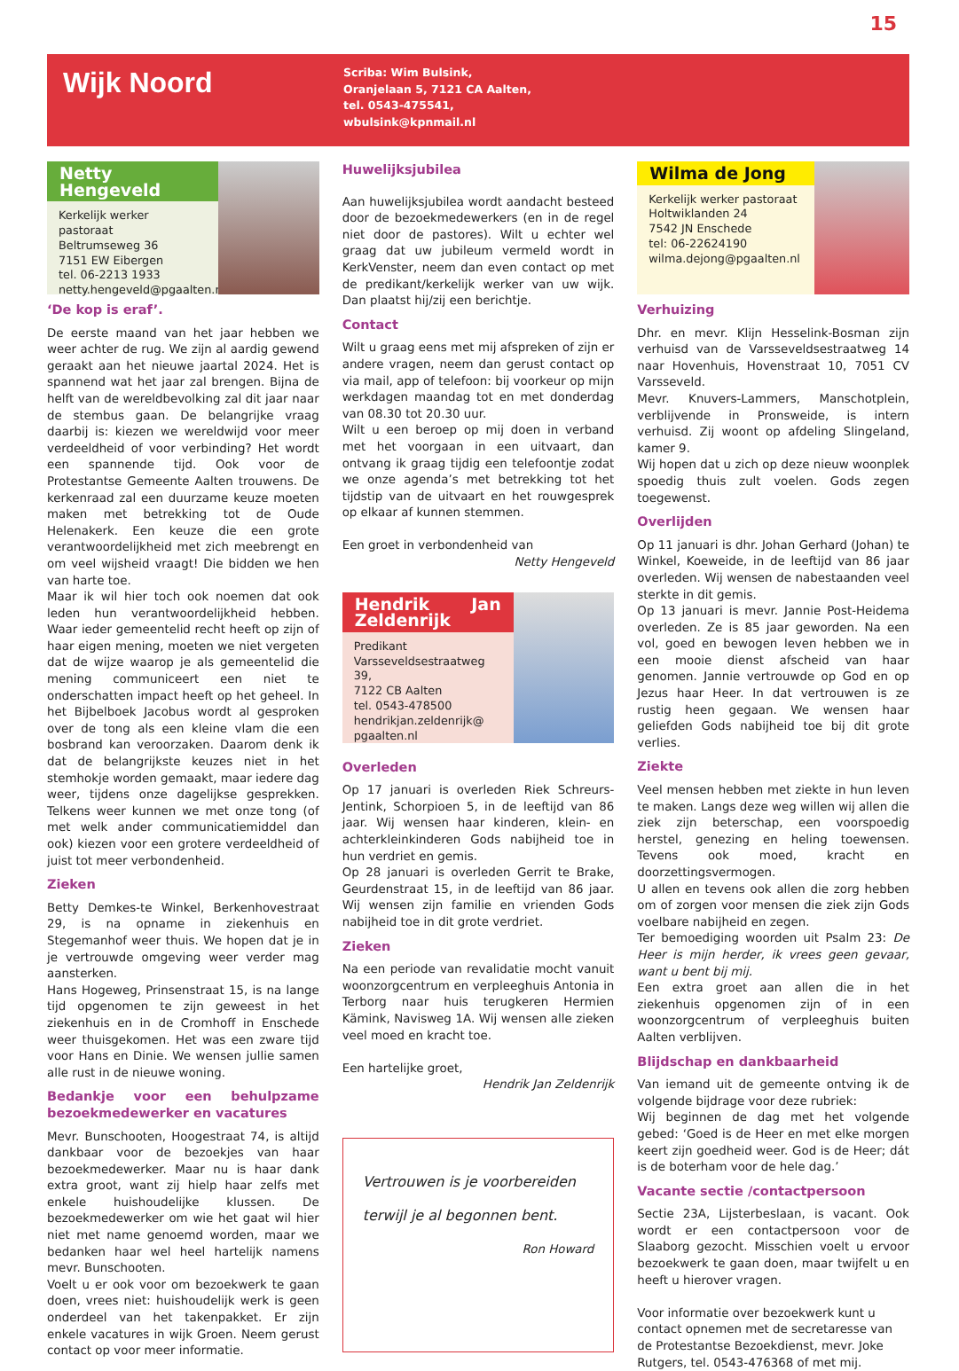15
Wijk Noord
Scriba: Wim Bulsink,
Oranjelaan 5, 7121 CA Aalten,
tel. 0543-475541,
wbulsink@kpnmail.nl
Netty Hengeveld
Kerkelijk werker pastoraat
Beltrumseweg 36
7151 EW Eibergen
tel. 06-2213 1933
netty.hengeveld@pgaalten.nl
‘De kop is eraf’.
De eerste maand van het jaar hebben we weer achter de rug. We zijn al aardig gewend geraakt aan het nieuwe jaartal 2024. Het is spannend wat het jaar zal brengen. Bijna de helft van de wereldbevolking zal dit jaar naar de stembus gaan. De belangrijke vraag daarbij is: kiezen we wereldwijd voor meer verdeeldheid of voor verbinding? Het wordt een spannende tijd. Ook voor de Protestantse Gemeente Aalten trouwens. De kerkenraad zal een duurzame keuze moeten maken met betrekking tot de Oude Helenakerk. Een keuze die een grote verantwoordelijkheid met zich meebrengt en om veel wijsheid vraagt! Die bidden we hen van harte toe.
Maar ik wil hier toch ook noemen dat ook leden hun verantwoordelijkheid hebben. Waar ieder gemeentelid recht heeft op zijn of haar eigen mening, moeten we niet vergeten dat de wijze waarop je als gemeentelid die mening communiceert een niet te onderschatten impact heeft op het geheel. In het Bijbelboek Jacobus wordt al gesproken over de tong als een kleine vlam die een bosbrand kan veroorzaken. Daarom denk ik dat de belangrijkste keuzes niet in het stemhokje worden gemaakt, maar iedere dag weer, tijdens onze dagelijkse gesprekken. Telkens weer kunnen we met onze tong (of met welk ander communicatiemiddel dan ook) kiezen voor een grotere verdeeldheid of juist tot meer verbondenheid.
Zieken
Betty Demkes-te Winkel, Berkenhovestraat 29, is na opname in ziekenhuis en Stegemanhof weer thuis. We hopen dat je in je vertrouwde omgeving weer verder mag aansterken.
Hans Hogeweg, Prinsenstraat 15, is na lange tijd opgenomen te zijn geweest in het ziekenhuis en in de Cromhoff in Enschede weer thuisgekomen. Het was een zware tijd voor Hans en Dinie. We wensen jullie samen alle rust in de nieuwe woning.
Bedankje voor een behulpzame bezoekmedewerker en vacatures
Mevr. Bunschooten, Hoogestraat 74, is altijd dankbaar voor de bezoekjes van haar bezoekmedewerker. Maar nu is haar dank extra groot, want zij hielp haar zelfs met enkele huishoudelijke klussen. De bezoekmedewerker om wie het gaat wil hier niet met name genoemd worden, maar we bedanken haar wel heel hartelijk namens mevr. Bunschooten.
Voelt u er ook voor om bezoekwerk te gaan doen, vrees niet: huishoudelijk werk is geen onderdeel van het takenpakket. Er zijn enkele vacatures in wijk Groen. Neem gerust contact op voor meer informatie.
Huwelijksjubilea
Aan huwelijksjubilea wordt aandacht besteed door de bezoekmedewerkers (en in de regel niet door de pastores). Wilt u echter wel graag dat uw jubileum vermeld wordt in KerkVenster, neem dan even contact op met de predikant/kerkelijk werker van uw wijk. Dan plaatst hij/zij een berichtje.
Contact
Wilt u graag eens met mij afspreken of zijn er andere vragen, neem dan gerust contact op via mail, app of telefoon: bij voorkeur op mijn werkdagen maandag tot en met donderdag van 08.30 tot 20.30 uur.
Wilt u een beroep op mij doen in verband met het voorgaan in een uitvaart, dan ontvang ik graag tijdig een telefoontje zodat we onze agenda’s met betrekking tot het tijdstip van de uitvaart en het rouwgesprek op elkaar af kunnen stemmen.
Een groet in verbondenheid van
Netty Hengeveld
Hendrik Jan Zeldenrijk
Predikant
Varsseveldsestraatweg 39,
7122 CB Aalten
tel. 0543-478500
hendrikjan.zeldenrijk@
pgaalten.nl
Overleden
Op 17 januari is overleden Riek Schreurs-Jentink, Schorpioen 5, in de leeftijd van 86 jaar. Wij wensen haar kinderen, klein- en achterkleinkinderen Gods nabijheid toe in hun verdriet en gemis.
Op 28 januari is overleden Gerrit te Brake, Geurdenstraat 15, in de leeftijd van 86 jaar. Wij wensen zijn familie en vrienden Gods nabijheid toe in dit grote verdriet.
Zieken
Na een periode van revalidatie mocht vanuit woonzorgcentrum en verpleeghuis Antonia in Terborg naar huis terugkeren Hermien Kämink, Navisweg 1A. Wij wensen alle zieken veel moed en kracht toe.
Een hartelijke groet,
Hendrik Jan Zeldenrijk
Vertrouwen is je voorbereiden
terwijl je al begonnen bent.
Ron Howard
Wilma de Jong
Kerkelijk werker pastoraat
Holtwiklanden 24
7542 JN Enschede
tel: 06-22624190
wilma.dejong@pgaalten.nl
Verhuizing
Dhr. en mevr. Klijn Hesselink-Bosman zijn verhuisd van de Varsseveldsestraatweg 14 naar Hovenhuis, Hovenstraat 10, 7051 CV Varsseveld.
Mevr. Knuvers-Lammers, Manschotplein, verblijvende in Pronsweide, is intern verhuisd. Zij woont op afdeling Slingeland, kamer 9.
Wij hopen dat u zich op deze nieuw woonplek spoedig thuis zult voelen. Gods zegen toegewenst.
Overlijden
Op 11 januari is dhr. Johan Gerhard (Johan) te Winkel, Koeweide, in de leeftijd van 86 jaar overleden. Wij wensen de nabestaanden veel sterkte in dit gemis.
Op 13 januari is mevr. Jannie Post-Heidema overleden. Ze is 85 jaar geworden. Na een vol, goed en bewogen leven hebben we in een mooie dienst afscheid van haar genomen. Jannie vertrouwde op God en op Jezus haar Heer. In dat vertrouwen is ze rustig heen gegaan. We wensen haar geliefden Gods nabijheid toe bij dit grote verlies.
Ziekte
Veel mensen hebben met ziekte in hun leven te maken. Langs deze weg willen wij allen die ziek zijn beterschap, een voorspoedig herstel, genezing en heling toewensen. Tevens ook moed, kracht en doorzettingsvermogen.
U allen en tevens ook allen die zorg hebben om of zorgen voor mensen die ziek zijn Gods voelbare nabijheid en zegen.
Ter bemoediging woorden uit Psalm 23: De Heer is mijn herder, ik vrees geen gevaar, want u bent bij mij.
Een extra groet aan allen die in het ziekenhuis opgenomen zijn of in een woonzorgcentrum of verpleeghuis buiten Aalten verblijven.
Blijdschap en dankbaarheid
Van iemand uit de gemeente ontving ik de volgende bijdrage voor deze rubriek:
Wij beginnen de dag met het volgende gebed: ‘Goed is de Heer en met elke morgen keert zijn goedheid weer. God is de Heer; dát is de boterham voor de hele dag.’
Vacante sectie /contactpersoon
Sectie 23A, Lijsterbeslaan, is vacant. Ook wordt er een contactpersoon voor de Slaaborg gezocht. Misschien voelt u ervoor bezoekwerk te gaan doen, maar twijfelt u en heeft u hierover vragen.
Voor informatie over bezoekwerk kunt u contact opnemen met de secretaresse van de Protestantse Bezoekdienst, mevr. Joke Rutgers, tel. 0543-476368 of met mij.